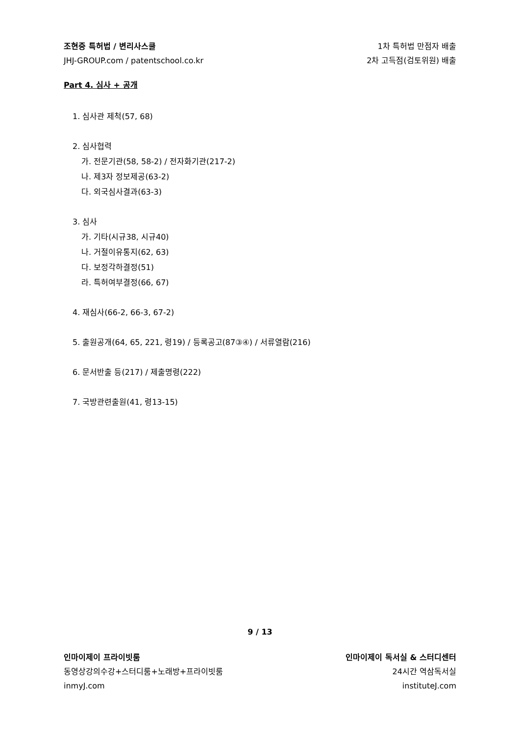조현중 특허법 / 변리사스쿨 1차 특허법 만점자 배출
JHJ-GROUP.com / patentschool.co.kr 2차 고득점(검토위원) 배출
Part 4. 심사 + 공개
1. 심사관 제척(57, 68)
2. 심사협력
가. 전문기관(58, 58-2) / 전자화기관(217-2)
나. 제3자 정보제공(63-2)
다. 외국심사결과(63-3)
3. 심사
가. 기타(시규38, 시규40)
나. 거절이유통지(62, 63)
다. 보정각하결정(51)
라. 특허여부결정(66, 67)
4. 재심사(66-2, 66-3, 67-2)
5. 출원공개(64, 65, 221, 령19) / 등록공고(87③④) / 서류열람(216)
6. 문서반출 등(217) / 제출명령(222)
7. 국방관련출원(41, 령13-15)
9 / 13
인마이제이 프라이빗룸 인마이제이 독서실 & 스터디센터
동영상강의수강+스터디룸+노래방+프라이빗룸 24시간 역삼독서실
inmyJ.com instituteJ.com